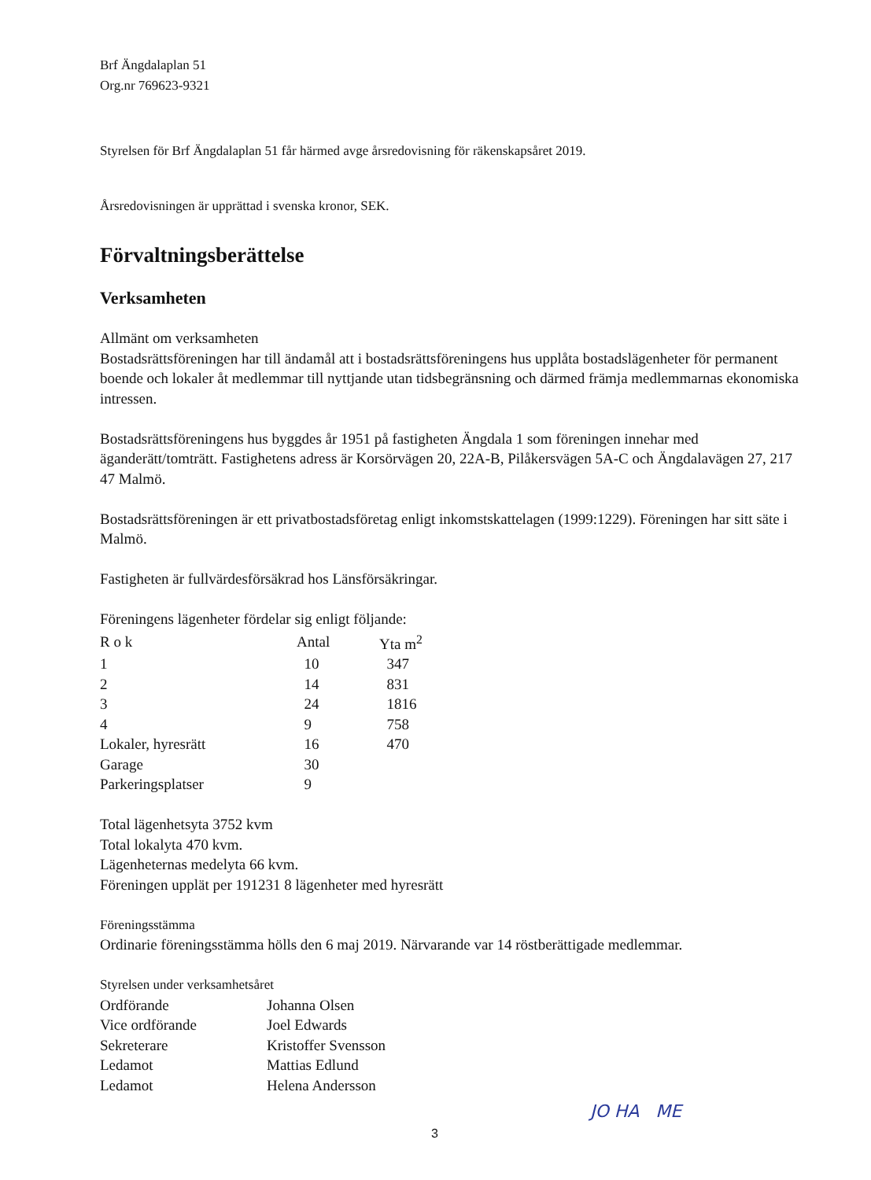Brf Ängdalaplan 51
Org.nr 769623-9321
Styrelsen för Brf Ängdalaplan 51 får härmed avge årsredovisning för räkenskapsåret 2019.
Årsredovisningen är upprättad i svenska kronor, SEK.
Förvaltningsberättelse
Verksamheten
Allmänt om verksamheten
Bostadsrättsföreningen har till ändamål att i bostadsrättsföreningens hus upplåta bostadslägenheter för permanent boende och lokaler åt medlemmar till nyttjande utan tidsbegränsning och därmed främja medlemmarnas ekonomiska intressen.
Bostadsrättsföreningens hus byggdes år 1951 på fastigheten Ängdala 1 som föreningen innehar med äganderätt/tomträtt. Fastighetens adress är Korsörvägen 20, 22A-B, Pilåkersvägen 5A-C och Ängdalavägen 27, 217 47 Malmö.
Bostadsrättsföreningen är ett privatbostadsföretag enligt inkomstskattelagen (1999:1229). Föreningen har sitt säte i Malmö.
Fastigheten är fullvärdesförsäkrad hos Länsförsäkringar.
Föreningens lägenheter fördelar sig enligt följande:
| R o k | Antal | Yta m<sup>2</sup> |
| --- | --- | --- |
| 1 | 10 | 347 |
| 2 | 14 | 831 |
| 3 | 24 | 1816 |
| 4 | 9 | 758 |
| Lokaler, hyresrätt | 16 | 470 |
| Garage | 30 | |
| Parkeringsplatser | 9 | |
Total lägenhetsyta 3752 kvm
Total lokalyta 470 kvm.
Lägenheternas medelyta 66 kvm.
Föreningen upplät per 191231 8 lägenheter med hyresrätt
Föreningsstämma
Ordinarie föreningsstämma hölls den 6 maj 2019. Närvarande var 14 röstberättigade medlemmar.
Styrelsen under verksamhetsåret
| Ordförande | Johanna Olsen |
| Vice ordförande | Joel Edwards |
| Sekreterare | Kristoffer Svensson |
| Ledamot | Mattias Edlund |
| Ledamot | Helena Andersson |
3
JO HA ME